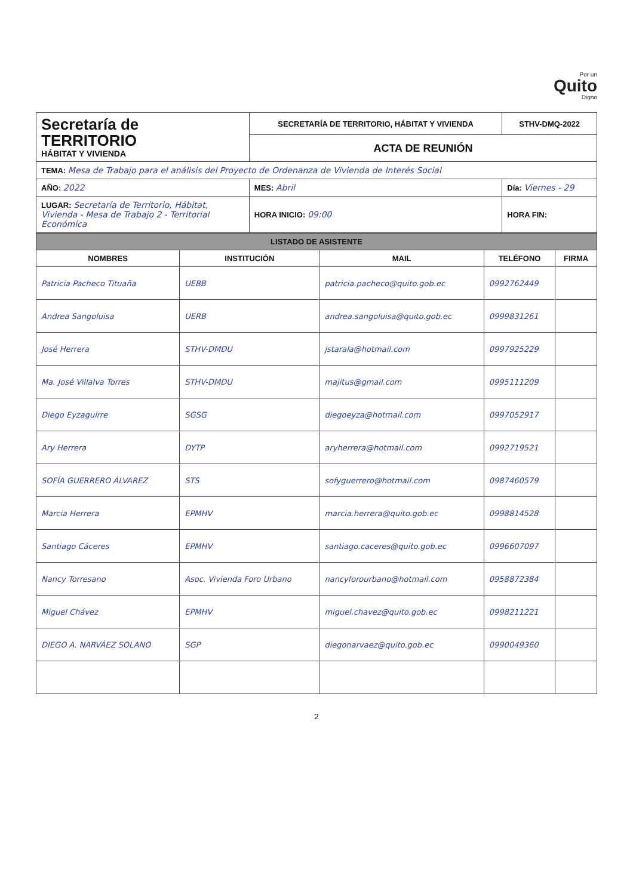Por un
Quito
Digno
| Secretaría de TERRITORIO HÁBITAT Y VIVIENDA | SECRETARÍA DE TERRITORIO, HÁBITAT Y VIVIENDA | STHV-DMQ-2022 |
| | ACTA DE REUNIÓN | |
| TEMA: Mesa de Trabajo para el análisis del Proyecto de Ordenanza de Vivienda de Interés Social | | |
| AÑO: 2022 | MES: Abril | Día: Viernes - 29 |
| LUGAR: Secretaría de Territorio, Hábitat, Vivienda - Mesa de Trabajo 2 - Territorial Económica | HORA INICIO: 09:00 | HORA FIN: |
| LISTADO DE ASISTENTE | | | | |
| --- | --- | --- | --- | --- |
| NOMBRES | INSTITUCIÓN | MAIL | TELÉFONO | FIRMA |
| Patricia Pacheco Tituaña | UEBB | patricia.pacheco@quito.gob.ec | 0992762449 | |
| Andrea Sangoluisa | UERB | andrea.sangoluisa@quito.gob.ec | 0999831261 | |
| José Herrera | STHV-DMDU | jstarala@hotmail.com | 0997925229 | |
| Ma. José Villalva Torres | STHV-DMDU | majitus@gmail.com | 0995111209 | |
| Diego Eyzaguirre | SGSG | diegoeyza@hotmail.com | 0997052917 | |
| Ary Herrera | DYTP | aryherrera@hotmail.com | 0992719521 | |
| SOFÍA GUERRERO ÁLVAREZ | STS | sofyguerrero@hotmail.com | 0987460579 | |
| Marcia Herrera | EPMHV | marcia.herrera@quito.gob.ec | 0998814528 | |
| Santiago Cáceres | EPMHV | santiago.caceres@quito.gob.ec | 0996607097 | |
| Nancy Torresano | Asoc. Vivienda Foro Urbano | nancyforourbano@hotmail.com | 0958872384 | |
| Miguel Chávez | EPMHV | miguel.chavez@quito.gob.ec | 0998211221 | |
| DIEGO A. NARVÁEZ SOLANO | SGP | diegonarvaez@quito.gob.ec | 0990049360 | |
2